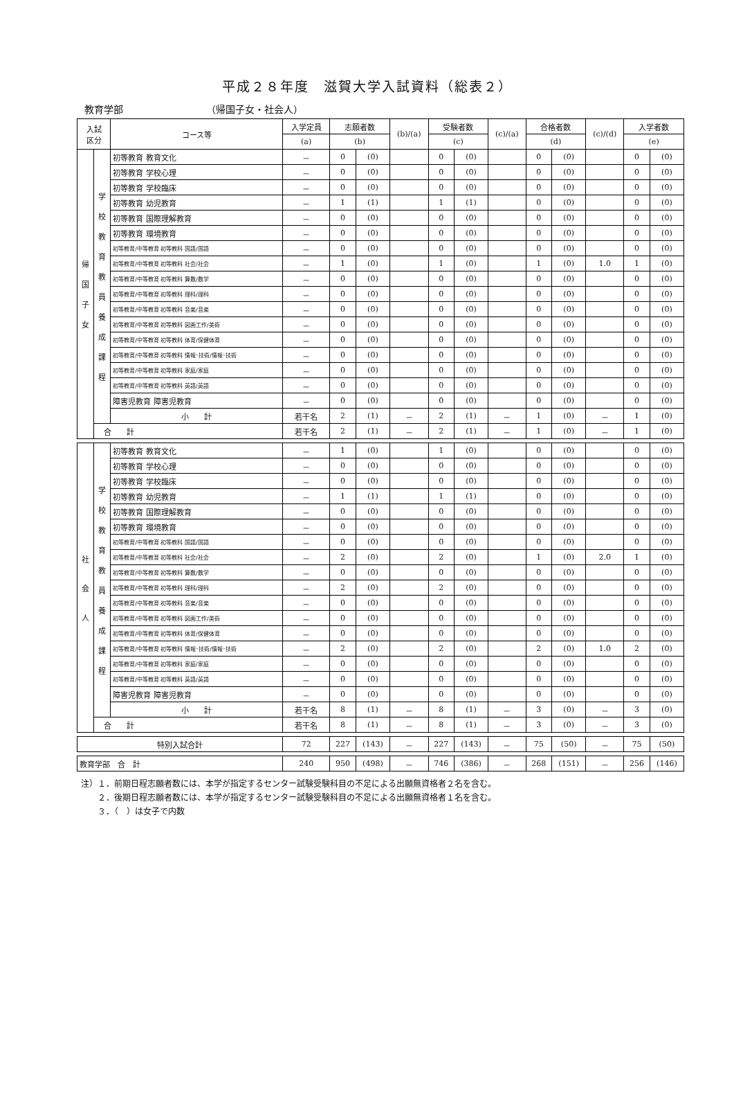平成２８年度　滋賀大学入試資料（総表２）
教育学部 （帰国子女・社会人）
| 入試 区分 | | コース等 | 入学定員 | 志願者数 | | (b)/(a) | 受験者数 | | (c)/(a) | 合格者数 | | (c)/(d) | 入学者数 | |
| --- | --- | --- | --- | --- | --- | --- | --- | --- | --- | --- | --- | --- | --- | --- |
| | | | (a) | (b) | | | (c) | | | (d) | | | (e) | |
| 帰 国 子 女 | 学 校 教 育 教 員 養 成 課 程 | 初等教育 教育文化 | － | 0 | (0) | | 0 | (0) | | 0 | (0) | | 0 | (0) |
| | | 初等教育 学校心理 | － | 0 | (0) | | 0 | (0) | | 0 | (0) | | 0 | (0) |
| | | 初等教育 学校臨床 | － | 0 | (0) | | 0 | (0) | | 0 | (0) | | 0 | (0) |
| | | 初等教育 幼児教育 | － | 1 | (1) | | 1 | (1) | | 0 | (0) | | 0 | (0) |
| | | 初等教育 国際理解教育 | － | 0 | (0) | | 0 | (0) | | 0 | (0) | | 0 | (0) |
| | | 初等教育 環境教育 | － | 0 | (0) | | 0 | (0) | | 0 | (0) | | 0 | (0) |
| | | 初等教育/中等教育 初等教科 国語/国語 | － | 0 | (0) | | 0 | (0) | | 0 | (0) | | 0 | (0) |
| | | 初等教育/中等教育 初等教科 社会/社会 | － | 1 | (0) | | 1 | (0) | | 1 | (0) | 1.0 | 1 | (0) |
| | | 初等教育/中等教育 初等教科 算数/数学 | － | 0 | (0) | | 0 | (0) | | 0 | (0) | | 0 | (0) |
| | | 初等教育/中等教育 初等教科 理科/理科 | － | 0 | (0) | | 0 | (0) | | 0 | (0) | | 0 | (0) |
| | | 初等教育/中等教育 初等教科 音楽/音楽 | － | 0 | (0) | | 0 | (0) | | 0 | (0) | | 0 | (0) |
| | | 初等教育/中等教育 初等教科 図画工作/美術 | － | 0 | (0) | | 0 | (0) | | 0 | (0) | | 0 | (0) |
| | | 初等教育/中等教育 初等教科 体育/保健体育 | － | 0 | (0) | | 0 | (0) | | 0 | (0) | | 0 | (0) |
| | | 初等教育/中等教育 初等教科 情報･技術/情報･技術 | － | 0 | (0) | | 0 | (0) | | 0 | (0) | | 0 | (0) |
| | | 初等教育/中等教育 初等教科 家庭/家庭 | － | 0 | (0) | | 0 | (0) | | 0 | (0) | | 0 | (0) |
| | | 初等教育/中等教育 初等教科 英語/英語 | － | 0 | (0) | | 0 | (0) | | 0 | (0) | | 0 | (0) |
| | | 障害児教育 障害児教育 | － | 0 | (0) | | 0 | (0) | | 0 | (0) | | 0 | (0) |
| | | 小 計 | 若干名 | 2 | (1) | － | 2 | (1) | － | 1 | (0) | － | 1 | (0) |
| | 合 計 | | 若干名 | 2 | (1) | － | 2 | (1) | － | 1 | (0) | － | 1 | (0) |
| 社 会 人 | 学 校 教 育 教 員 養 成 課 程 | 初等教育 教育文化 | － | 1 | (0) | | 1 | (0) | | 0 | (0) | | 0 | (0) |
| | | 初等教育 学校心理 | － | 0 | (0) | | 0 | (0) | | 0 | (0) | | 0 | (0) |
| | | 初等教育 学校臨床 | － | 0 | (0) | | 0 | (0) | | 0 | (0) | | 0 | (0) |
| | | 初等教育 幼児教育 | － | 1 | (1) | | 1 | (1) | | 0 | (0) | | 0 | (0) |
| | | 初等教育 国際理解教育 | － | 0 | (0) | | 0 | (0) | | 0 | (0) | | 0 | (0) |
| | | 初等教育 環境教育 | － | 0 | (0) | | 0 | (0) | | 0 | (0) | | 0 | (0) |
| | | 初等教育/中等教育 初等教科 国語/国語 | － | 0 | (0) | | 0 | (0) | | 0 | (0) | | 0 | (0) |
| | | 初等教育/中等教育 初等教科 社会/社会 | － | 2 | (0) | | 2 | (0) | | 1 | (0) | 2.0 | 1 | (0) |
| | | 初等教育/中等教育 初等教科 算数/数学 | － | 0 | (0) | | 0 | (0) | | 0 | (0) | | 0 | (0) |
| | | 初等教育/中等教育 初等教科 理科/理科 | － | 2 | (0) | | 2 | (0) | | 0 | (0) | | 0 | (0) |
| | | 初等教育/中等教育 初等教科 音楽/音楽 | － | 0 | (0) | | 0 | (0) | | 0 | (0) | | 0 | (0) |
| | | 初等教育/中等教育 初等教科 図画工作/美術 | － | 0 | (0) | | 0 | (0) | | 0 | (0) | | 0 | (0) |
| | | 初等教育/中等教育 初等教科 体育/保健体育 | － | 0 | (0) | | 0 | (0) | | 0 | (0) | | 0 | (0) |
| | | 初等教育/中等教育 初等教科 情報･技術/情報･技術 | － | 2 | (0) | | 2 | (0) | | 2 | (0) | 1.0 | 2 | (0) |
| | | 初等教育/中等教育 初等教科 家庭/家庭 | － | 0 | (0) | | 0 | (0) | | 0 | (0) | | 0 | (0) |
| | | 初等教育/中等教育 初等教科 英語/英語 | － | 0 | (0) | | 0 | (0) | | 0 | (0) | | 0 | (0) |
| | | 障害児教育 障害児教育 | － | 0 | (0) | | 0 | (0) | | 0 | (0) | | 0 | (0) |
| | | 小 計 | 若干名 | 8 | (1) | － | 8 | (1) | － | 3 | (0) | － | 3 | (0) |
| | 合 計 | | 若干名 | 8 | (1) | － | 8 | (1) | － | 3 | (0) | － | 3 | (0) |
| 特別入試合計 | | | 72 | 227 | (143) | － | 227 | (143) | － | 75 | (50) | － | 75 | (50) |
| 教育学部 合 計 | | | 240 | 950 | (498) | － | 746 | (386) | － | 268 | (151) | － | 256 | (146) |
注）１．前期日程志願者数には、本学が指定するセンター試験受験科目の不足による出願無資格者２名を含む。
　　２．後期日程志願者数には、本学が指定するセンター試験受験科目の不足による出願無資格者１名を含む。
　　３．（　）は女子で内数